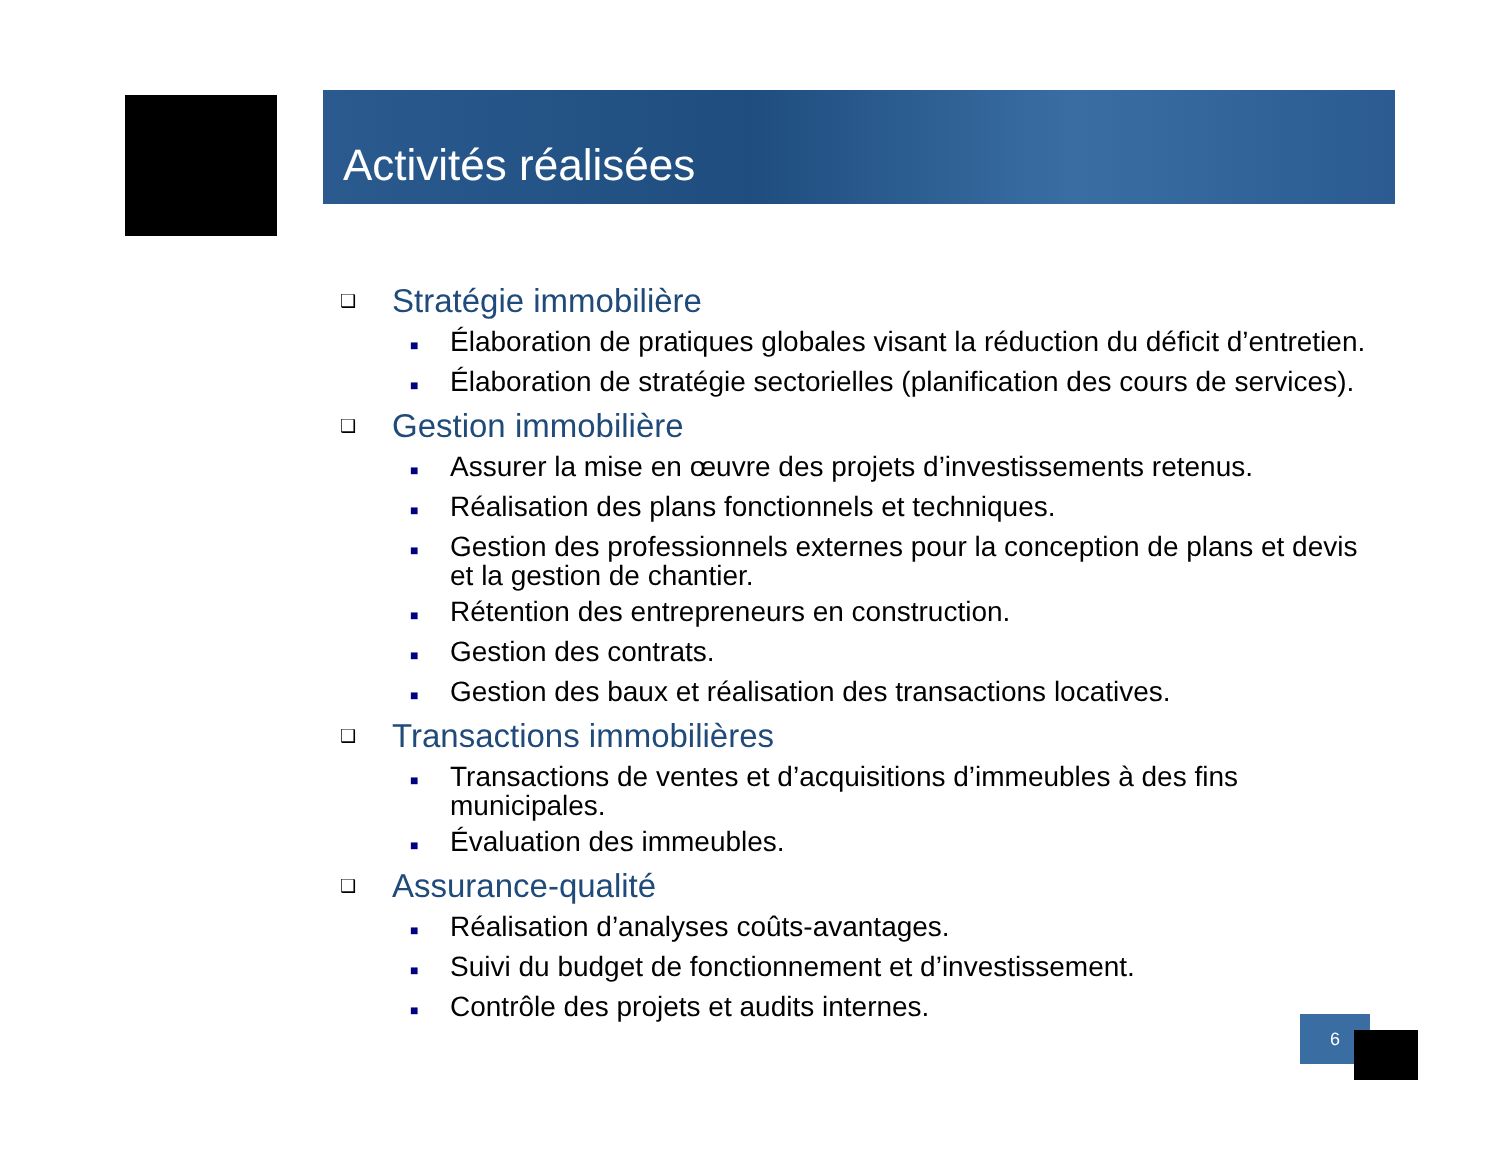Activités réalisées
❑ Stratégie immobilière
■ Élaboration de pratiques globales visant la réduction du déficit d’entretien.
■ Élaboration de stratégie sectorielles (planification des cours de services).
❑ Gestion immobilière
■ Assurer la mise en œuvre des projets d’investissements retenus.
■ Réalisation des plans fonctionnels et techniques.
■ Gestion des professionnels externes pour la conception de plans et devis et la gestion de chantier.
■ Rétention des entrepreneurs en construction.
■ Gestion des contrats.
■ Gestion des baux et réalisation des transactions locatives.
❑ Transactions immobilières
■ Transactions de ventes et d’acquisitions d’immeubles à des fins municipales.
■ Évaluation des immeubles.
❑ Assurance-qualité
■ Réalisation d’analyses coûts-avantages.
■ Suivi du budget de fonctionnement et d’investissement.
■ Contrôle des projets et audits internes.
6